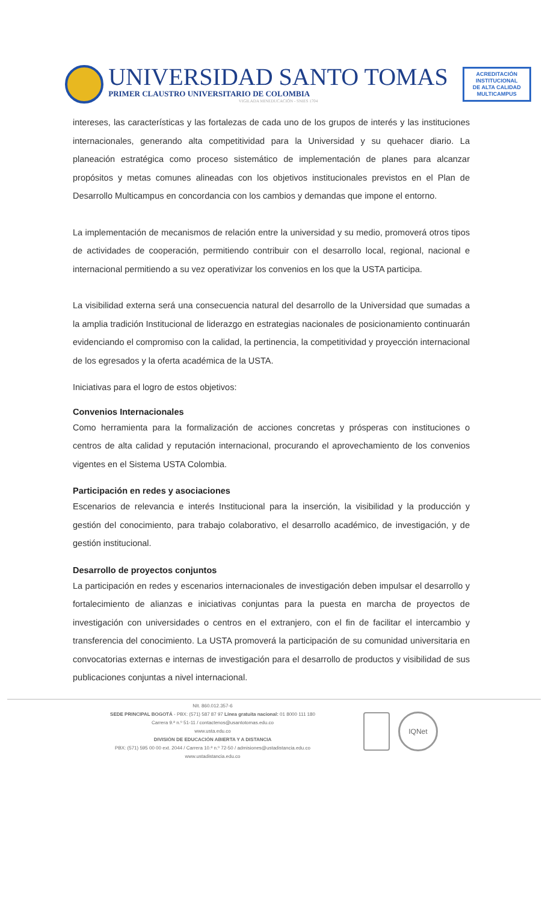UNIVERSIDAD SANTO TOMAS
PRIMER CLAUSTRO UNIVERSITARIO DE COLOMBIA
VIGILADA MINEDUCACIÓN - SNIES 1704
ACREDITACIÓN
INSTITUCIONAL
DE ALTA CALIDAD
MULTICAMPUS
intereses, las características y las fortalezas de cada uno de los grupos de interés y las instituciones internacionales, generando alta competitividad para la Universidad y su quehacer diario. La planeación estratégica como proceso sistemático de implementación de planes para alcanzar propósitos y metas comunes alineadas con los objetivos institucionales previstos en el Plan de Desarrollo Multicampus en concordancia con los cambios y demandas que impone el entorno.
La implementación de mecanismos de relación entre la universidad y su medio, promoverá otros tipos de actividades de cooperación, permitiendo contribuir con el desarrollo local, regional, nacional e internacional permitiendo a su vez operativizar los convenios en los que la USTA participa.
La visibilidad externa será una consecuencia natural del desarrollo de la Universidad que sumadas a la amplia tradición Institucional de liderazgo en estrategias nacionales de posicionamiento continuarán evidenciando el compromiso con la calidad, la pertinencia, la competitividad y proyección internacional de los egresados y la oferta académica de la USTA.
Iniciativas para el logro de estos objetivos:
Convenios Internacionales
Como herramienta para la formalización de acciones concretas y prósperas con instituciones o centros de alta calidad y reputación internacional, procurando el aprovechamiento de los convenios vigentes en el Sistema USTA Colombia.
Participación en redes y asociaciones
Escenarios de relevancia e interés Institucional para la inserción, la visibilidad y la producción y gestión del conocimiento, para trabajo colaborativo, el desarrollo académico, de investigación, y de gestión institucional.
Desarrollo de proyectos conjuntos
La participación en redes y escenarios internacionales de investigación deben impulsar el desarrollo y fortalecimiento de alianzas e iniciativas conjuntas para la puesta en marcha de proyectos de investigación con universidades o centros en el extranjero, con el fin de facilitar el intercambio y transferencia del conocimiento. La USTA promoverá la participación de su comunidad universitaria en convocatorias externas e internas de investigación para el desarrollo de productos y visibilidad de sus publicaciones conjuntas a nivel internacional.
NIt. 860.012.357-6
SEDE PRINCIPAL BOGOTÁ - PBX: (571) 587 87 97 Línea gratuita nacional: 01 8000 111 180
Carrera 9.ª n.º 51-11 / contactenos@usantotomas.edu.co
www.usta.edu.co
DIVISIÓN DE EDUCACIÓN ABIERTA Y A DISTANCIA
PBX: (571) 595 00 00 ext. 2044 / Carrera 10.ª n.º 72-50 / admisiones@ustadistancia.edu.co
www.ustadistancia.edu.co
IQNet